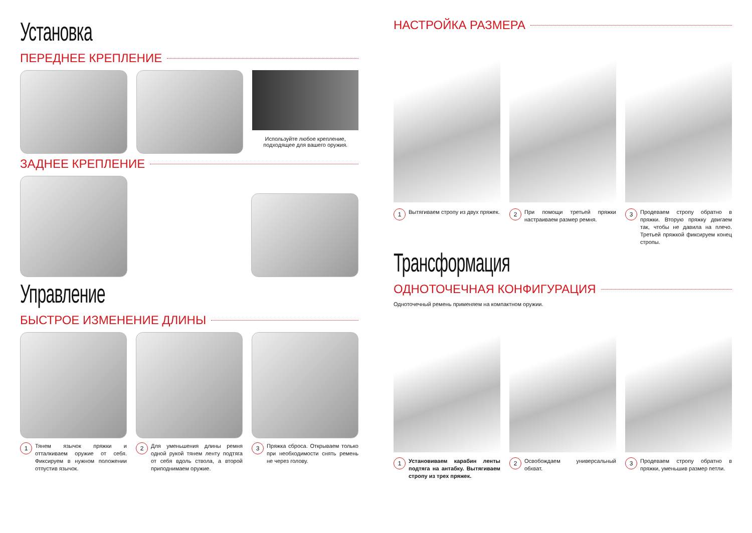Установка
ПЕРЕДНЕЕ КРЕПЛЕНИЕ
Используйте любое крепление,
подходящее для вашего оружия.
ЗАДНЕЕ КРЕПЛЕНИЕ
Управление
БЫСТРОЕ ИЗМЕНЕНИЕ ДЛИНЫ
1 Тянем язычок пряжки и отталкиваем оружие от себя. Фиксируем в нужном положении отпустив язычок.
2 Для уменьшения длины ремня одной рукой тянем ленту подтяга от себя вдоль ствола, а второй приподнимаем оружие.
3 Пряжка сброса. Открываем только при необходимости снять ремень не через голову.
НАСТРОЙКА РАЗМЕРА
1 Вытягиваем стропу из двух пряжек.
2 При помощи третьей пряжки настраиваем размер ремня.
3 Продеваем стропу обратно в пряжки. Вторую пряжку двигаем так, чтобы не давила на плечо. Третьей пряжкой фиксируем конец стропы.
Трансформация
ОДНОТОЧЕЧНАЯ КОНФИГУРАЦИЯ
Одноточечный ремень применяем на компактном оружии.
1 Установиваем карабин ленты подтяга на антабку. Вытягиваем стропу из трех пряжек.
2 Освобождаем универсальный обхват.
3 Продеваем стропу обратно в пряжки, уменьшив размер петли.